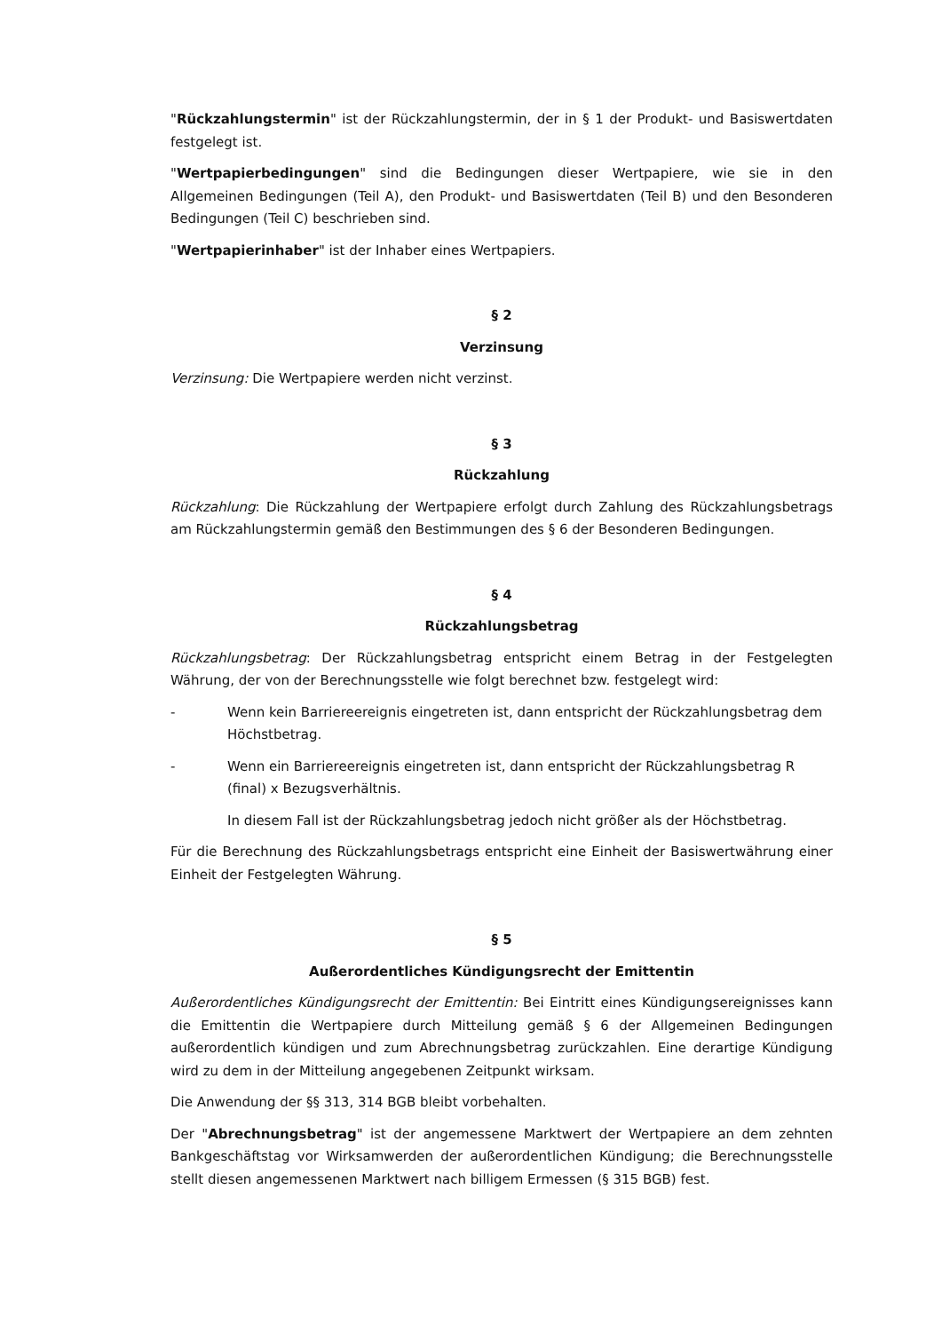"Rückzahlungstermin" ist der Rückzahlungstermin, der in § 1 der Produkt- und Basiswertdaten festgelegt ist.
"Wertpapierbedingungen" sind die Bedingungen dieser Wertpapiere, wie sie in den Allgemeinen Bedingungen (Teil A), den Produkt- und Basiswertdaten (Teil B) und den Besonderen Bedingungen (Teil C) beschrieben sind.
"Wertpapierinhaber" ist der Inhaber eines Wertpapiers.
§ 2
Verzinsung
Verzinsung: Die Wertpapiere werden nicht verzinst.
§ 3
Rückzahlung
Rückzahlung: Die Rückzahlung der Wertpapiere erfolgt durch Zahlung des Rückzahlungsbetrags am Rückzahlungstermin gemäß den Bestimmungen des § 6 der Besonderen Bedingungen.
§ 4
Rückzahlungsbetrag
Rückzahlungsbetrag: Der Rückzahlungsbetrag entspricht einem Betrag in der Festgelegten Währung, der von der Berechnungsstelle wie folgt berechnet bzw. festgelegt wird:
- Wenn kein Barriereereignis eingetreten ist, dann entspricht der Rückzahlungsbetrag dem Höchstbetrag.
- Wenn ein Barriereereignis eingetreten ist, dann entspricht der Rückzahlungsbetrag R (final) x Bezugsverhältnis.
In diesem Fall ist der Rückzahlungsbetrag jedoch nicht größer als der Höchstbetrag.
Für die Berechnung des Rückzahlungsbetrags entspricht eine Einheit der Basiswertwährung einer Einheit der Festgelegten Währung.
§ 5
Außerordentliches Kündigungsrecht der Emittentin
Außerordentliches Kündigungsrecht der Emittentin: Bei Eintritt eines Kündigungsereignisses kann die Emittentin die Wertpapiere durch Mitteilung gemäß § 6 der Allgemeinen Bedingungen außerordentlich kündigen und zum Abrechnungsbetrag zurückzahlen. Eine derartige Kündigung wird zu dem in der Mitteilung angegebenen Zeitpunkt wirksam.
Die Anwendung der §§ 313, 314 BGB bleibt vorbehalten.
Der "Abrechnungsbetrag" ist der angemessene Marktwert der Wertpapiere an dem zehnten Bankgeschäftstag vor Wirksamwerden der außerordentlichen Kündigung; die Berechnungsstelle stellt diesen angemessenen Marktwert nach billigem Ermessen (§ 315 BGB) fest.